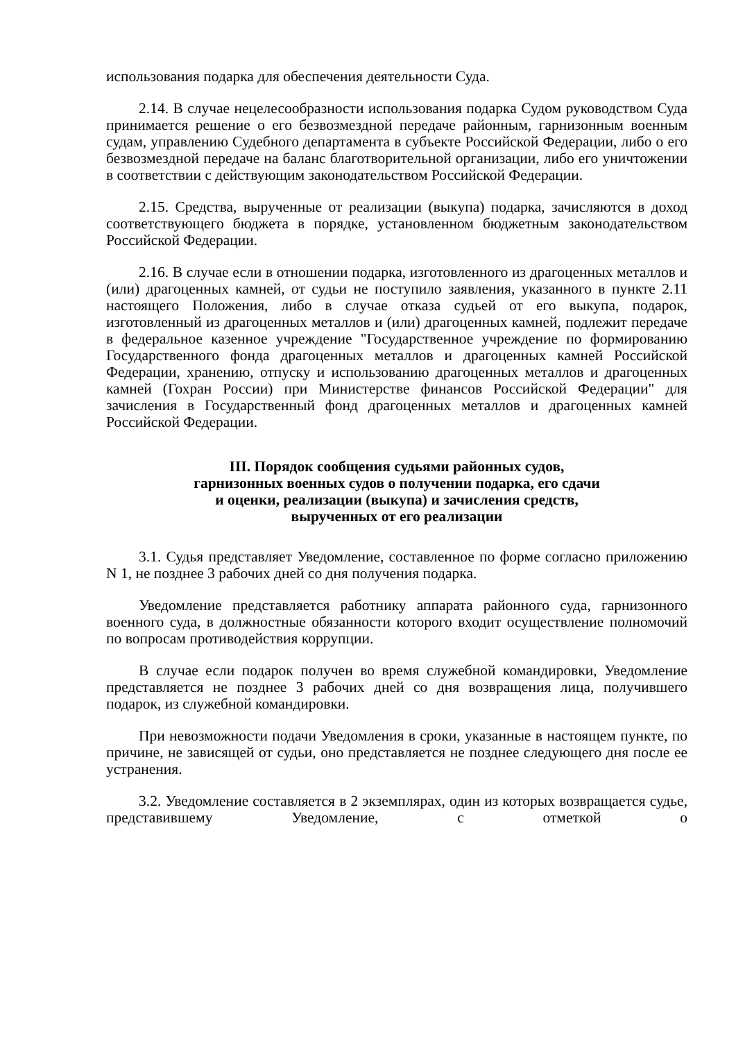использования подарка для обеспечения деятельности Суда.
2.14. В случае нецелесообразности использования подарка Судом руководством Суда принимается решение о его безвозмездной передаче районным, гарнизонным военным судам, управлению Судебного департамента в субъекте Российской Федерации, либо о его безвозмездной передаче на баланс благотворительной организации, либо его уничтожении в соответствии с действующим законодательством Российской Федерации.
2.15. Средства, вырученные от реализации (выкупа) подарка, зачисляются в доход соответствующего бюджета в порядке, установленном бюджетным законодательством Российской Федерации.
2.16. В случае если в отношении подарка, изготовленного из драгоценных металлов и (или) драгоценных камней, от судьи не поступило заявления, указанного в пункте 2.11 настоящего Положения, либо в случае отказа судьей от его выкупа, подарок, изготовленный из драгоценных металлов и (или) драгоценных камней, подлежит передаче в федеральное казенное учреждение "Государственное учреждение по формированию Государственного фонда драгоценных металлов и драгоценных камней Российской Федерации, хранению, отпуску и использованию драгоценных металлов и драгоценных камней (Гохран России) при Министерстве финансов Российской Федерации" для зачисления в Государственный фонд драгоценных металлов и драгоценных камней Российской Федерации.
III. Порядок сообщения судьями районных судов,
гарнизонных военных судов о получении подарка, его сдачи
и оценки, реализации (выкупа) и зачисления средств,
вырученных от его реализации
3.1. Судья представляет Уведомление, составленное по форме согласно приложению N 1, не позднее 3 рабочих дней со дня получения подарка.
Уведомление представляется работнику аппарата районного суда, гарнизонного военного суда, в должностные обязанности которого входит осуществление полномочий по вопросам противодействия коррупции.
В случае если подарок получен во время служебной командировки, Уведомление представляется не позднее 3 рабочих дней со дня возвращения лица, получившего подарок, из служебной командировки.
При невозможности подачи Уведомления в сроки, указанные в настоящем пункте, по причине, не зависящей от судьи, оно представляется не позднее следующего дня после ее устранения.
3.2. Уведомление составляется в 2 экземплярах, один из которых возвращается судье, представившему Уведомление, с отметкой о